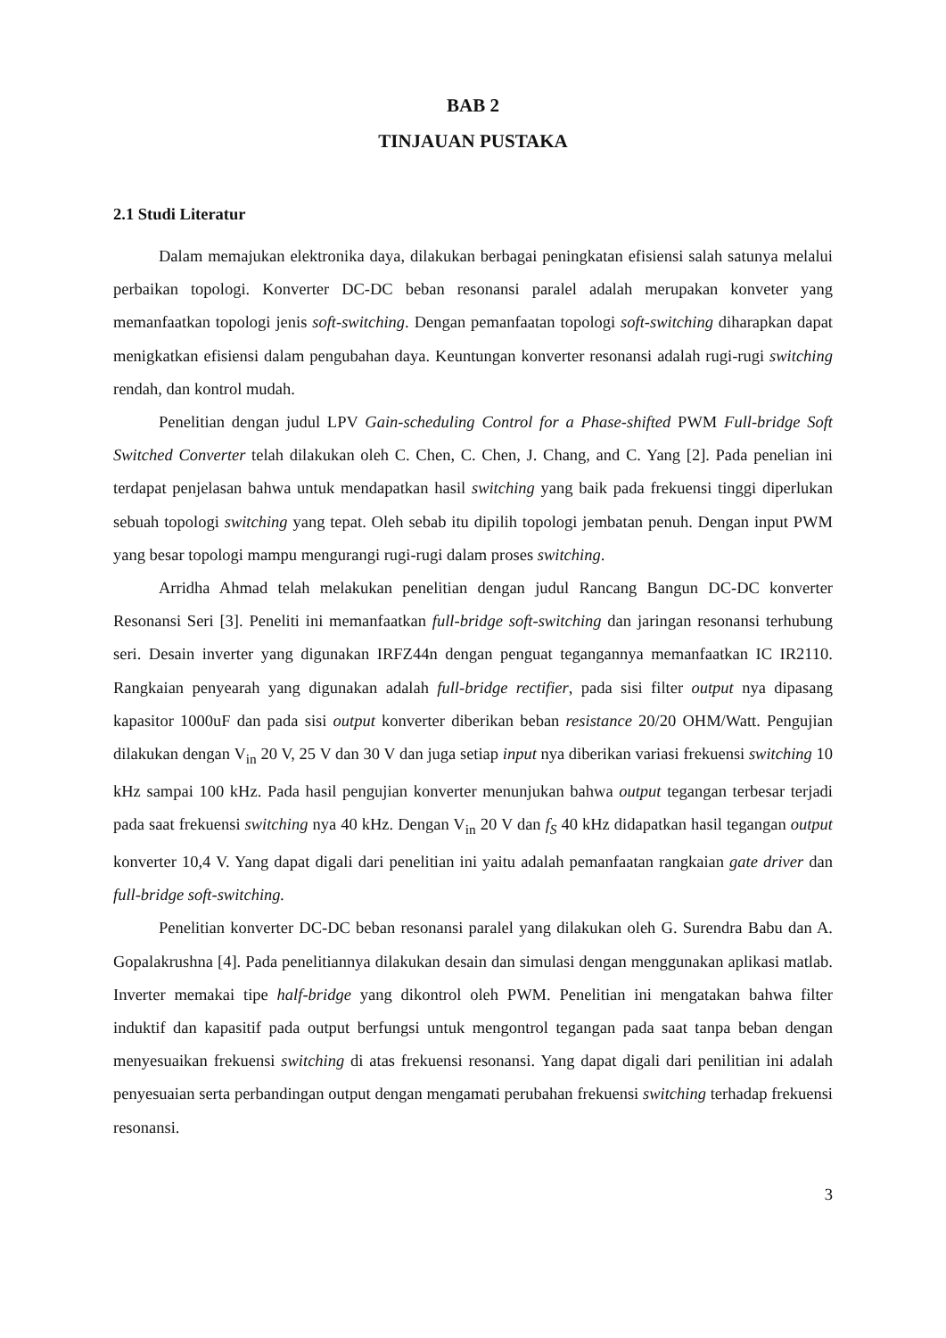BAB 2
TINJAUAN PUSTAKA
2.1 Studi Literatur
Dalam memajukan elektronika daya, dilakukan berbagai peningkatan efisiensi salah satunya melalui perbaikan topologi. Konverter DC-DC beban resonansi paralel adalah merupakan konveter yang memanfaatkan topologi jenis soft-switching. Dengan pemanfaatan topologi soft-switching diharapkan dapat menigkatkan efisiensi dalam pengubahan daya. Keuntungan konverter resonansi adalah rugi-rugi switching rendah, dan kontrol mudah.
Penelitian dengan judul LPV Gain-scheduling Control for a Phase-shifted PWM Full-bridge Soft Switched Converter telah dilakukan oleh C. Chen, C. Chen, J. Chang, and C. Yang [2]. Pada penelian ini terdapat penjelasan bahwa untuk mendapatkan hasil switching yang baik pada frekuensi tinggi diperlukan sebuah topologi switching yang tepat. Oleh sebab itu dipilih topologi jembatan penuh. Dengan input PWM yang besar topologi mampu mengurangi rugi-rugi dalam proses switching.
Arridha Ahmad telah melakukan penelitian dengan judul Rancang Bangun DC-DC konverter Resonansi Seri [3]. Peneliti ini memanfaatkan full-bridge soft-switching dan jaringan resonansi terhubung seri. Desain inverter yang digunakan IRFZ44n dengan penguat tegangannya memanfaatkan IC IR2110. Rangkaian penyearah yang digunakan adalah full-bridge rectifier, pada sisi filter output nya dipasang kapasitor 1000uF dan pada sisi output konverter diberikan beban resistance 20/20 OHM/Watt. Pengujian dilakukan dengan V<sub>in</sub> 20 V, 25 V dan 30 V dan juga setiap input nya diberikan variasi frekuensi switching 10 kHz sampai 100 kHz. Pada hasil pengujian konverter menunjukan bahwa output tegangan terbesar terjadi pada saat frekuensi switching nya 40 kHz. Dengan V<sub>in</sub> 20 V dan f<sub>S</sub> 40 kHz didapatkan hasil tegangan output konverter 10,4 V. Yang dapat digali dari penelitian ini yaitu adalah pemanfaatan rangkaian gate driver dan full-bridge soft-switching.
Penelitian konverter DC-DC beban resonansi paralel yang dilakukan oleh G. Surendra Babu dan A. Gopalakrushna [4]. Pada penelitiannya dilakukan desain dan simulasi dengan menggunakan aplikasi matlab. Inverter memakai tipe half-bridge yang dikontrol oleh PWM. Penelitian ini mengatakan bahwa filter induktif dan kapasitif pada output berfungsi untuk mengontrol tegangan pada saat tanpa beban dengan menyesuaikan frekuensi switching di atas frekuensi resonansi. Yang dapat digali dari penilitian ini adalah penyesuaian serta perbandingan output dengan mengamati perubahan frekuensi switching terhadap frekuensi resonansi.
3